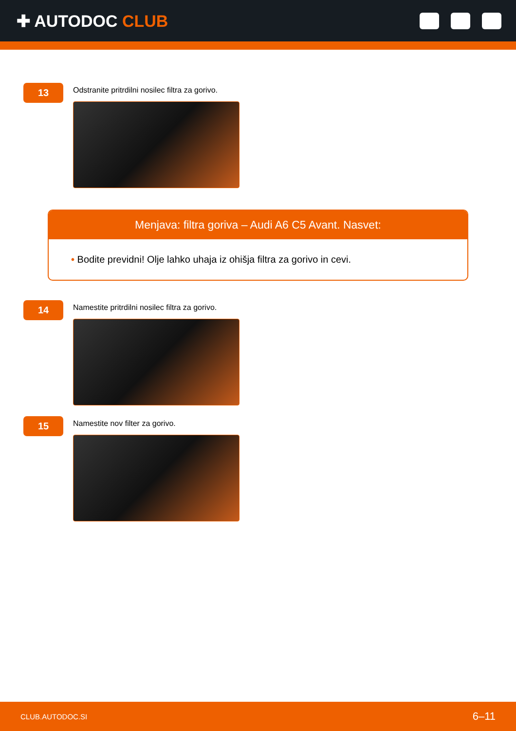✚ AUTODOC CLUB
13
Odstranite pritrdilni nosilec filtra za gorivo.
Menjava: filtra goriva – Audi A6 C5 Avant. Nasvet:
• Bodite previdni! Olje lahko uhaja iz ohišja filtra za gorivo in cevi.
14
Namestite pritrdilni nosilec filtra za gorivo.
15
Namestite nov filter za gorivo.
CLUB.AUTODOC.SI 6–11